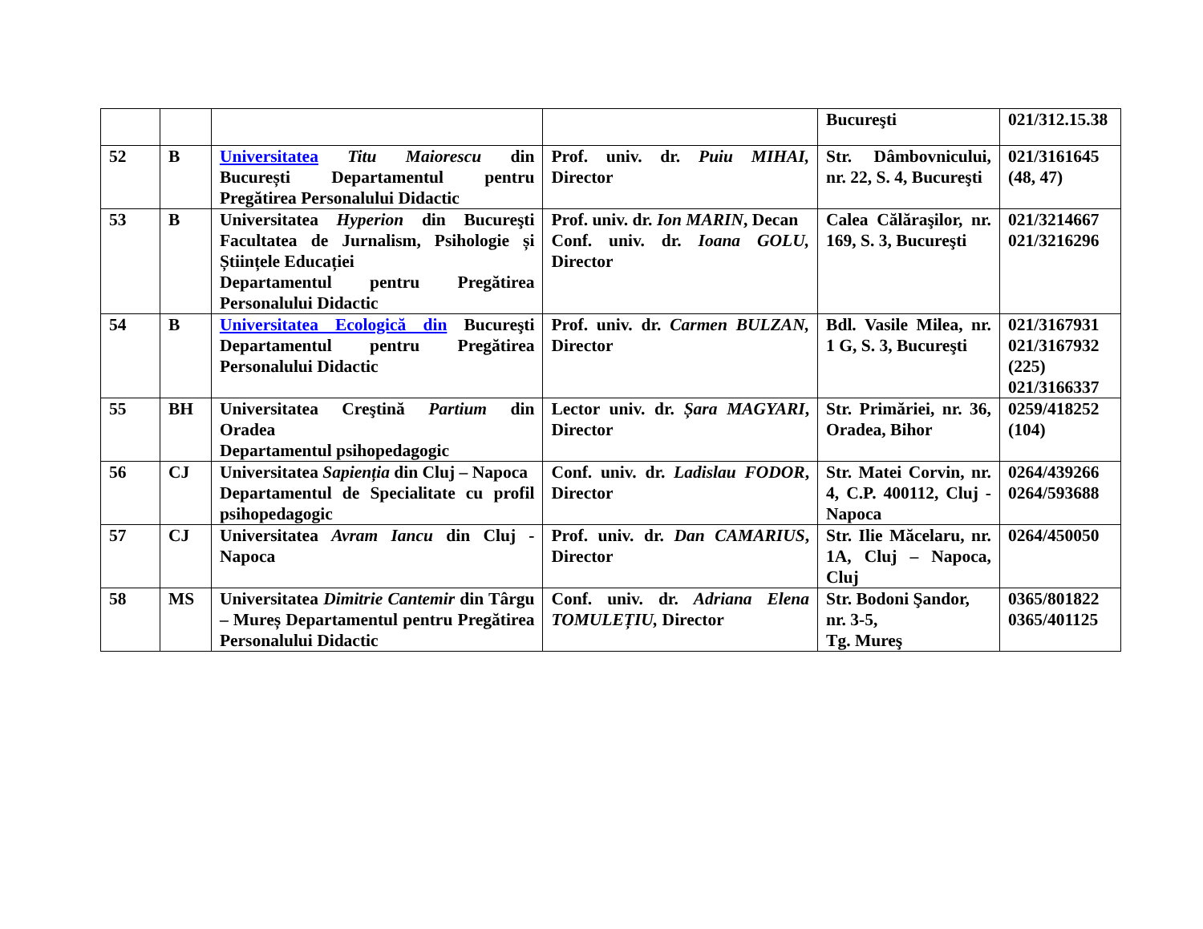| | | | | Bucureşti | 021/312.15.38 |
| 52 | B | Universitatea Titu Maiorescu din București Departamentul pentru Pregătirea Personalului Didactic | Prof. univ. dr. Puiu MIHAI, Director | Str. Dâmbovnicului, nr. 22, S. 4, Bucureşti | 021/3161645 (48, 47) |
| 53 | B | Universitatea Hyperion din Bucureşti Facultatea de Jurnalism, Psihologie și Științele Educației Departamentul pentru Pregătirea Personalului Didactic | Prof. univ. dr. Ion MARIN , Decan Conf. univ. dr. Ioana GOLU, Director | Calea Călăraşilor, nr. 169, S. 3, Bucureşti | 021/3214667 021/3216296 |
| 54 | B | Universitatea Ecologică din Bucureşti Departamentul pentru Pregătirea Personalului Didactic | Prof. univ. dr. Carmen BULZAN, Director | Bdl. Vasile Milea, nr. 1 G, S. 3, Bucureşti | 021/3167931 021/3167932 (225) 021/3166337 |
| 55 | BH | Universitatea Creştină Partium din Oradea Departamentul psihopedagogic | Lector univ. dr. Șara MAGYARI , Director | Str. Primăriei, nr. 36, Oradea, Bihor | 0259/418252 (104) |
| 56 | CJ | Universitatea Sapienția din Cluj – Napoca Departamentul de Specialitate cu profil psihopedagogic | Conf. univ. dr. Ladislau FODOR , Director | Str. Matei Corvin, nr. 4, C.P. 400112, Cluj - Napoca | 0264/439266 0264/593688 |
| 57 | CJ | Universitatea Avram Iancu din Cluj - Napoca | Prof. univ. dr. Dan CAMARIUS , Director | Str. Ilie Măcelaru, nr. 1A, Cluj – Napoca, Cluj | 0264/450050 |
| 58 | MS | Universitatea Dimitrie Cantemir din Târgu – Mureș Departamentul pentru Pregătirea Personalului Didactic | Conf. univ. dr. Adriana Elena TOMULEȚIU, Director | Str. Bodoni Şandor, nr. 3-5, Tg. Mureş | 0365/801822 0365/401125 |